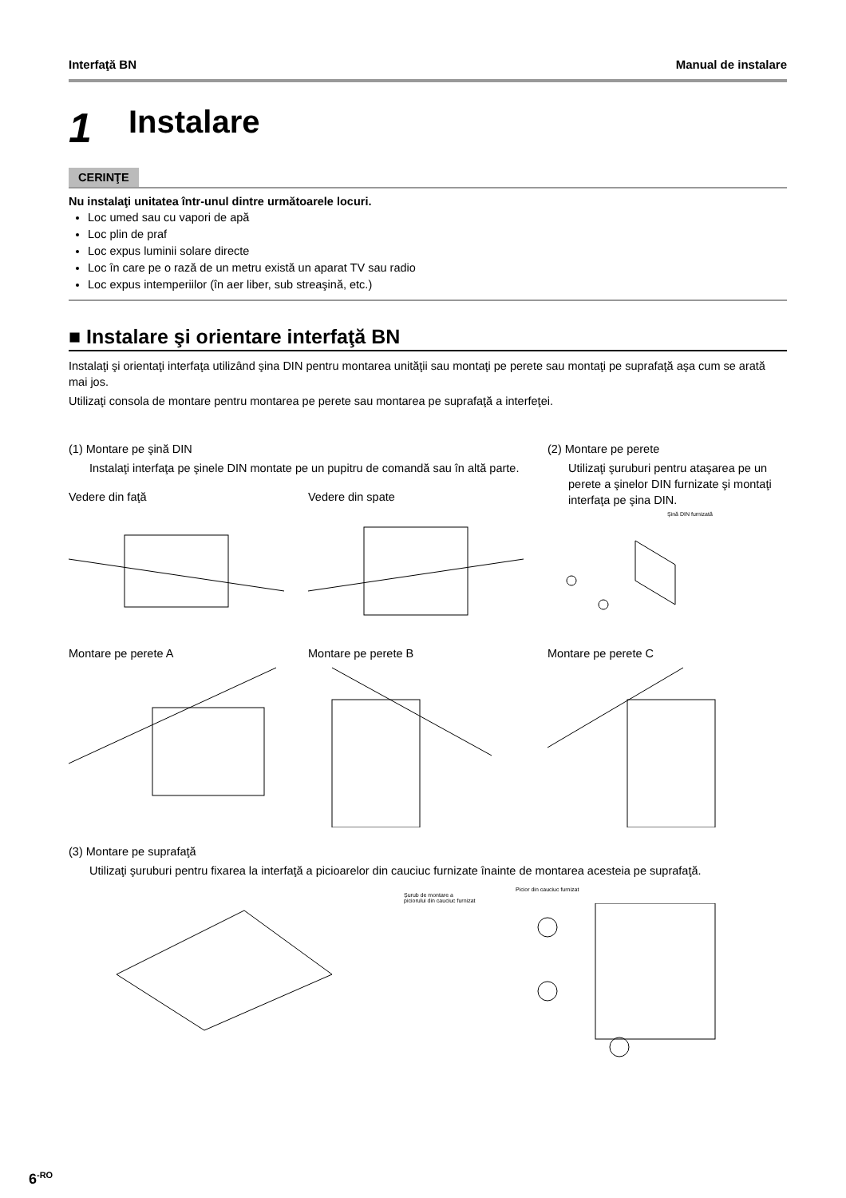Interfaţă BN Manual de instalare
1 Instalare
CERINŢE
Nu instalaţi unitatea într-unul dintre următoarele locuri.
Loc umed sau cu vapori de apă
Loc plin de praf
Loc expus luminii solare directe
Loc în care pe o rază de un metru există un aparat TV sau radio
Loc expus intemperiilor (în aer liber, sub streaşină, etc.)
■ Instalare şi orientare interfaţă BN
Instalaţi şi orientaţi interfaţa utilizând şina DIN pentru montarea unităţii sau montaţi pe perete sau montaţi pe suprafaţă aşa cum se arată mai jos.
Utilizaţi consola de montare pentru montarea pe perete sau montarea pe suprafaţă a interfeţei.
(1) Montare pe şină DIN
Instalaţi interfaţa pe şinele DIN montate pe un pupitru de comandă sau în altă parte.
Vedere din faţă Vedere din spate
(2) Montare pe perete
Utilizaţi şuruburi pentru ataşarea pe un perete a şinelor DIN furnizate şi montaţi interfaţa pe şina DIN.
Şină DIN furnizată
Montare pe perete A Montare pe perete B Montare pe perete C
(3) Montare pe suprafaţă
Utilizaţi şuruburi pentru fixarea la interfaţă a picioarelor din cauciuc furnizate înainte de montarea acesteia pe suprafaţă.
Picior din cauciuc furnizat
Şurub de montare a piciorului din cauciuc furnizat
6<sup>-RO</sup>